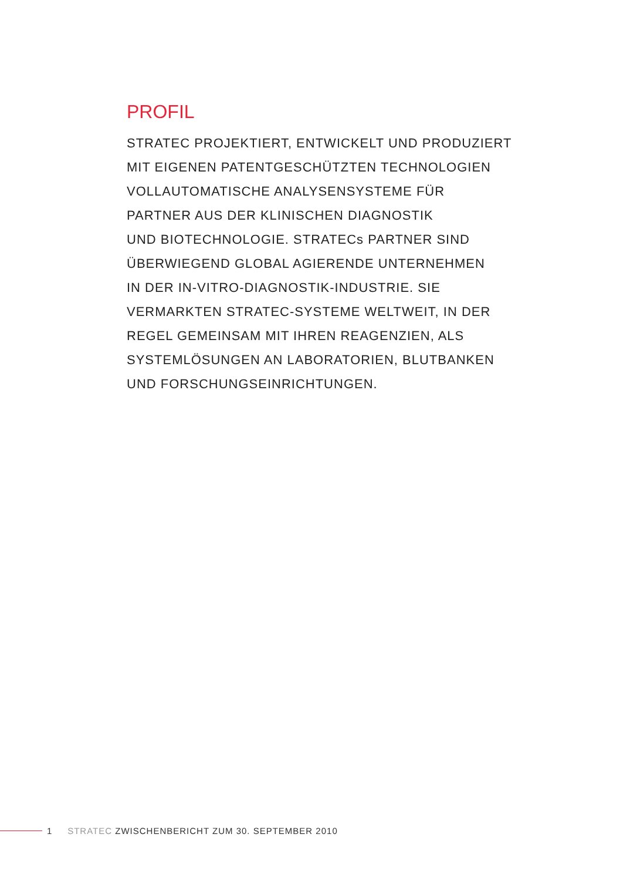PROFIL
STRATEC PROJEKTIERT, ENTWICKELT UND PRODUZIERT
MIT EIGENEN PATENTGESCHÜTZTEN TECHNOLOGIEN
VOLLAUTOMATISCHE ANALYSENSYSTEME FÜR
PARTNER AUS DER KLINISCHEN DIAGNOSTIK
UND BIOTECHNOLOGIE. STRATECs PARTNER SIND
ÜBERWIEGEND GLOBAL AGIERENDE UNTERNEHMEN
IN DER IN-VITRO-DIAGNOSTIK-INDUSTRIE. SIE
VERMARKTEN STRATEC-SYSTEME WELTWEIT, IN DER
REGEL GEMEINSAM MIT IHREN REAGENZIEN, ALS
SYSTEMLÖSUNGEN AN LABORATORIEN, BLUTBANKEN
UND FORSCHUNGSEINRICHTUNGEN.
1 STRATEC ZWISCHENBERICHT ZUM 30. SEPTEMBER 2010